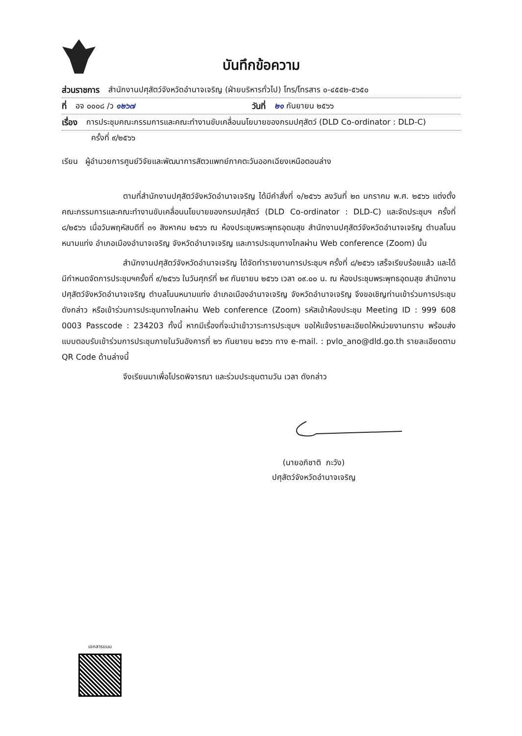บันทึกข้อความ
ส่วนราชการ สำนักงานปศุสัตว์จังหวัดอำนาจเจริญ (ฝ่ายบริหารทั่วไป) โทร/โทรสาร ๐-๔๕๕๒-๕๖๕๐
ที่ อจ ๐๐๐๘ /ว ๑๒๖๗ วันที่ ๒๑ กันยายน ๒๕๖๖
เรื่อง การประชุมคณะกรรมการและคณะทำงานขับเคลื่อนนโยบายของกรมปศุสัตว์ (DLD Co-ordinator : DLD-C)
ครั้งที่ ๙/๒๕๖๖
เรียน ผู้อำนวยการศูนย์วิจัยและพัฒนาการสัตวแพทย์ภาคตะวันออกเฉียงเหนือตอนล่าง
ตามที่สำนักงานปศุสัตว์จังหวัดอำนาจเจริญ ได้มีคำสั่งที่ ๑/๒๕๖๖ ลงวันที่ ๒๓ มกราคม พ.ศ. ๒๕๖๖ แต่งตั้งคณะกรรมการและคณะทำงานขับเคลื่อนนโยบายของกรมปศุสัตว์ (DLD Co-ordinator : DLD-C) และจัดประชุมฯ ครั้งที่ ๘/๒๕๖๖ เมื่อวันพฤหัสบดีที่ ๓๑ สิงหาคม ๒๕๖๖ ณ ห้องประชุมพระพุทธอุดมสุข สำนักงานปศุสัตว์จังหวัดอำนาจเจริญ ตำบลโนนหนามแท่ง อำเภอเมืองอำนาจเจริญ จังหวัดอำนาจเจริญ และการประชุมทางไกลผ่าน Web conference (Zoom) นั้น
สำนักงานปศุสัตว์จังหวัดอำนาจเจริญ ได้จัดทำรายงานการประชุมฯ ครั้งที่ ๘/๒๕๖๖ เสร็จเรียบร้อยแล้ว และได้มีกำหนดจัดการประชุมฯครั้งที่ ๙/๒๕๖๖ ในวันศุกร์ที่ ๒๙ กันยายน ๒๕๖๖ เวลา ๐๙.๐๐ น. ณ ห้องประชุมพระพุทธอุดมสุข สำนักงานปศุสัตว์จังหวัดอำนาจเจริญ ตำบลโนนหนามแท่ง อำเภอเมืองอำนาจเจริญ จังหวัดอำนาจเจริญ จึงขอเชิญท่านเข้าร่วมการประชุมดังกล่าว หรือเข้าร่วมการประชุมทางไกลผ่าน Web conference (Zoom) รหัสเข้าห้องประชุม Meeting ID : 999 608 0003 Passcode : 234203 ทั้งนี้ หากมีเรื่องที่จะนำเข้าวาระการประชุมฯ ขอให้แจ้งรายละเอียดให้หน่วยงานทราบ พร้อมส่งแบบตอบรับเข้าร่วมการประชุมภายในวันอังคารที่ ๒๖ กันยายน ๒๕๖๖ ทาง e-mail. : pvlo_ano@dld.go.th รายละเอียดตาม QR Code ด้านล่างนี้
จึงเรียนมาเพื่อโปรดพิจารณา และร่วมประชุมตามวัน เวลา ดังกล่าว
(นายอภิชาติ ภะวัง)
ปศุสัตว์จังหวัดอำนาจเจริญ
เอกสารแนบ